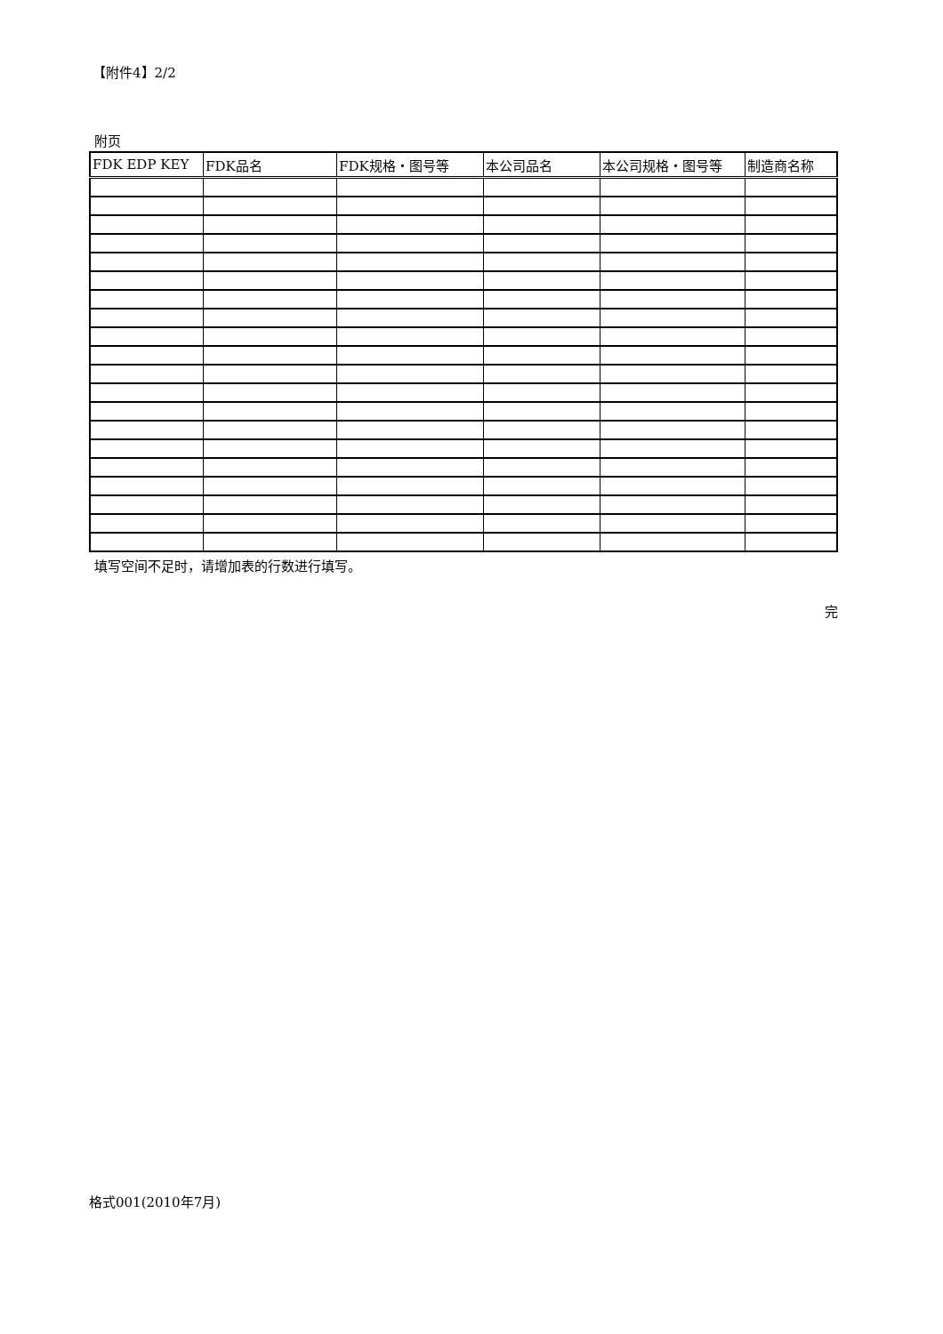【附件4】2/2
附页
| FDK EDP KEY | FDK品名 | FDK规格・图号等 | 本公司品名 | 本公司规格・图号等 | 制造商名称 |
| --- | --- | --- | --- | --- | --- |
填写空间不足时，请增加表的行数进行填写。
完
格式001(2010年7月)